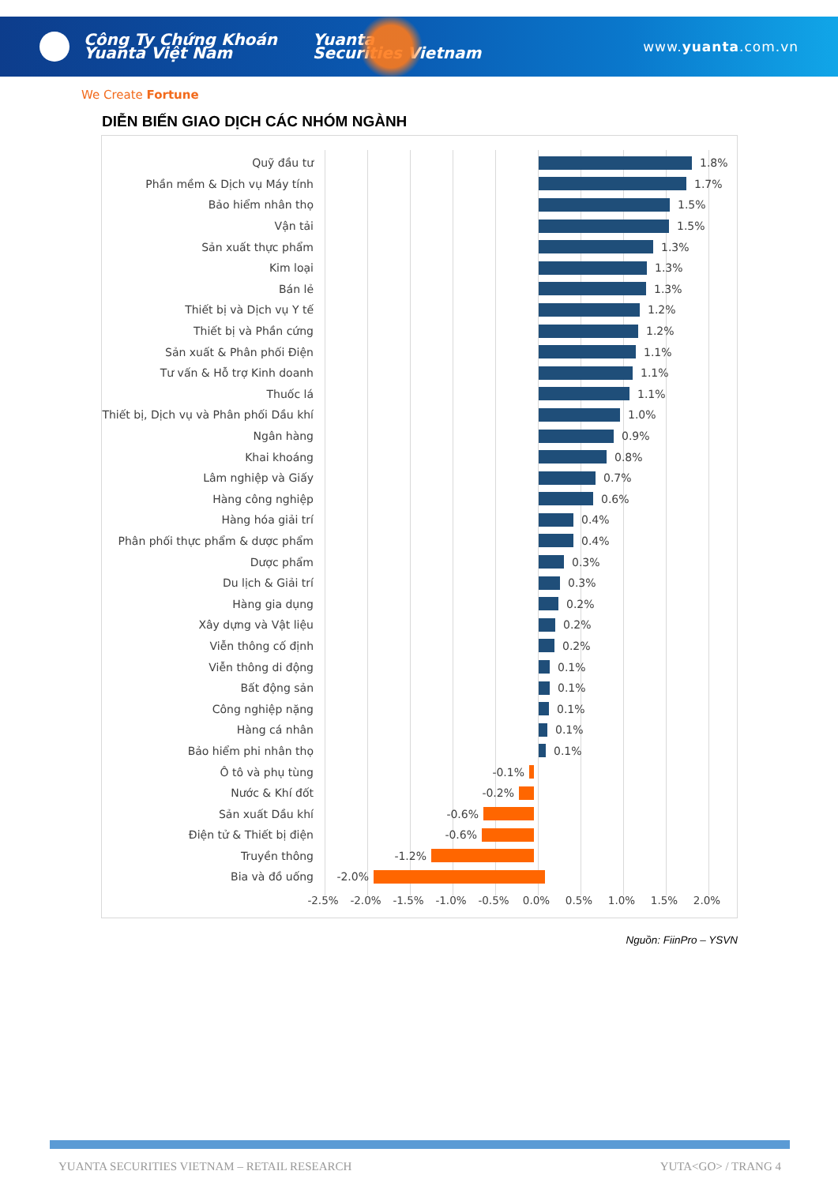Công Ty Chứng Khoán
Yuanta Việt Nam
Yuanta
Securities Vietnam
www.yuanta.com.vn
We Create Fortune
DIỄN BIẾN GIAO DỊCH CÁC NHÓM NGÀNH
Quỹ đầu tư 1.8%
Phần mềm & Dịch vụ Máy tính 1.7%
Bảo hiểm nhân thọ 1.5%
Vận tải 1.5%
Sản xuất thực phẩm 1.3%
Kim loại 1.3%
Bán lẻ 1.3%
Thiết bị và Dịch vụ Y tế 1.2%
Thiết bị và Phần cứng 1.2%
Sản xuất & Phân phối Điện 1.1%
Tư vấn & Hỗ trợ Kinh doanh 1.1%
Thuốc lá 1.1%
Thiết bị, Dịch vụ và Phân phối Dầu khí 1.0%
Ngân hàng 0.9%
Khai khoáng 0.8%
Lâm nghiệp và Giấy 0.7%
Hàng công nghiệp 0.6%
Hàng hóa giải trí 0.4%
Phân phối thực phẩm & dược phẩm 0.4%
Dược phẩm 0.3%
Du lịch & Giải trí 0.3%
Hàng gia dụng 0.2%
Xây dựng và Vật liệu 0.2%
Viễn thông cố định 0.2%
Viễn thông di động 0.1%
Bất động sản 0.1%
Công nghiệp nặng 0.1%
Hàng cá nhân 0.1%
Bảo hiểm phi nhân thọ 0.1%
Ô tô và phụ tùng -0.1%
Nước & Khí đốt -0.2%
Sản xuất Dầu khí -0.6%
Điện tử & Thiết bị điện -0.6%
Truyền thông -1.2%
Bia và đồ uống -2.0%
-2.5% -2.0% -1.5% -1.0% -0.5% 0.0% 0.5% 1.0% 1.5% 2.0%
Nguồn: FiinPro – YSVN
YUANTA SECURITIES VIETNAM – RETAIL RESEARCH YUTA<GO> / TRANG 4